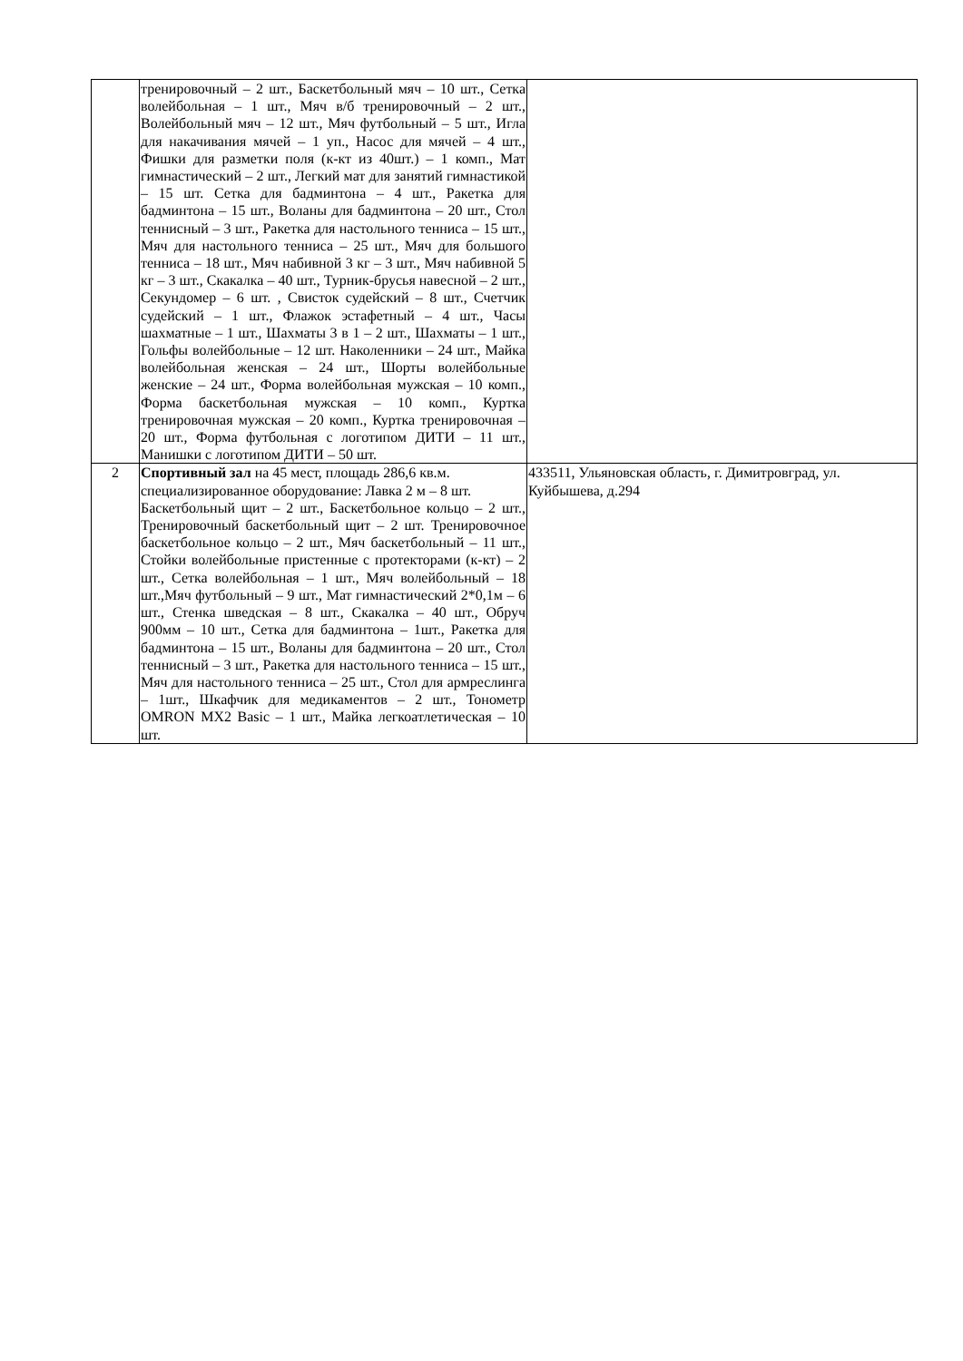| | тренировочный – 2 шт., Баскетбольный мяч – 10 шт., Сетка волейбольная – 1 шт., Мяч в/б тренировочный – 2 шт., Волейбольный мяч – 12 шт., Мяч футбольный – 5 шт., Игла для накачивания мячей – 1 уп., Насос для мячей – 4 шт., Фишки для разметки поля (к-кт из 40шт.) – 1 комп., Мат гимнастический – 2 шт., Легкий мат для занятий гимнастикой – 15 шт. Сетка для бадминтона – 4 шт., Ракетка для бадминтона – 15 шт., Воланы для бадминтона – 20 шт., Стол теннисный – 3 шт., Ракетка для настольного тенниса – 15 шт., Мяч для настольного тенниса – 25 шт., Мяч для большого тенниса – 18 шт., Мяч набивной 3 кг – 3 шт., Мяч набивной 5 кг – 3 шт., Скакалка – 40 шт., Турник-брусья навесной – 2 шт., Секундомер – 6 шт. , Свисток судейский – 8 шт., Счетчик судейский – 1 шт., Флажок эстафетный – 4 шт., Часы шахматные – 1 шт., Шахматы 3 в 1 – 2 шт., Шахматы – 1 шт., Гольфы волейбольные – 12 шт. Наколенники – 24 шт., Майка волейбольная женская – 24 шт., Шорты волейбольные женские – 24 шт., Форма волейбольная мужская – 10 комп., Форма баскетбольная мужская – 10 комп., Куртка тренировочная мужская – 20 комп., Куртка тренировочная – 20 шт., Форма футбольная с логотипом ДИТИ – 11 шт., Манишки с логотипом ДИТИ – 50 шт. | |
| 2 | Спортивный зал на 45 мест, площадь 286,6 кв.м. специализированное оборудование: Лавка 2 м – 8 шт. Баскетбольный щит – 2 шт., Баскетбольное кольцо – 2 шт., Тренировочный баскетбольный щит – 2 шт. Тренировочное баскетбольное кольцо – 2 шт., Мяч баскетбольный – 11 шт., Стойки волейбольные пристенные с протекторами (к-кт) – 2 шт., Сетка волейбольная – 1 шт., Мяч волейбольный – 18 шт.,Мяч футбольный – 9 шт., Мат гимнастический 2*0,1м – 6 шт., Стенка шведская – 8 шт., Скакалка – 40 шт., Обруч 900мм – 10 шт., Сетка для бадминтона – 1шт., Ракетка для бадминтона – 15 шт., Воланы для бадминтона – 20 шт., Стол теннисный – 3 шт., Ракетка для настольного тенниса – 15 шт., Мяч для настольного тенниса – 25 шт., Стол для армреслинга – 1шт., Шкафчик для медикаментов – 2 шт., Тонометр OMRON MX2 Basic – 1 шт., Майка легкоатлетическая – 10 шт. | 433511, Ульяновская область, г. Димитровград, ул. Куйбышева, д.294 |